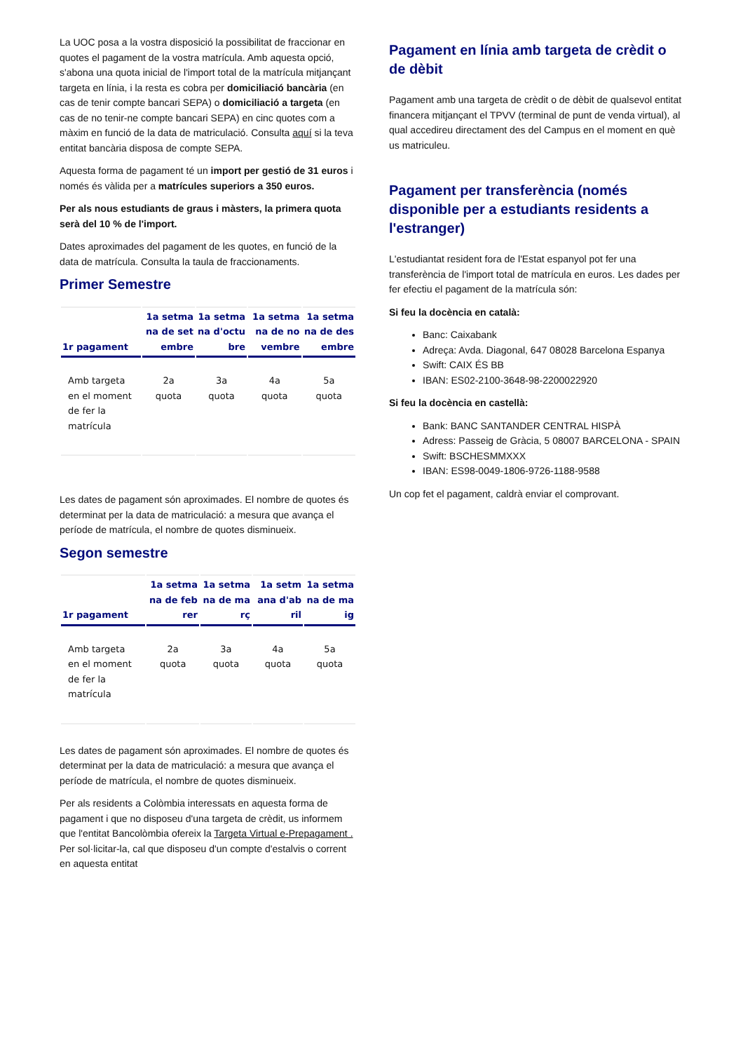La UOC posa a la vostra disposició la possibilitat de fraccionar en quotes el pagament de la vostra matrícula. Amb aquesta opció, s'abona una quota inicial de l'import total de la matrícula mitjançant targeta en línia, i la resta es cobra per domiciliació bancària (en cas de tenir compte bancari SEPA) o domiciliació a targeta (en cas de no tenir-ne compte bancari SEPA) en cinc quotes com a màxim en funció de la data de matriculació. Consulta aquí si la teva entitat bancària disposa de compte SEPA.
Aquesta forma de pagament té un import per gestió de 31 euros i només és vàlida per a matrícules superiors a 350 euros.
Per als nous estudiants de graus i màsters, la primera quota serà del 10 % de l'import.
Dates aproximades del pagament de les quotes, en funció de la data de matrícula. Consulta la taula de fraccionaments.
Primer Semestre
| 1r pagament | 1a setmana de setembre | 1a setmana d'octubre | 1a setmana de novembre | 1a setmana de desembre |
| --- | --- | --- | --- | --- |
| Amb targeta en el moment de fer la matrícula | 2a quota | 3a quota | 4a quota | 5a quota |
Les dates de pagament són aproximades. El nombre de quotes és determinat per la data de matriculació: a mesura que avança el període de matrícula, el nombre de quotes disminueix.
Segon semestre
| 1r pagament | 1a setmana de febrer | 1a setmana de març | 1a setmana d'abril | 1a setmana de maig |
| --- | --- | --- | --- | --- |
| Amb targeta en el moment de fer la matrícula | 2a quota | 3a quota | 4a quota | 5a quota |
Les dates de pagament són aproximades. El nombre de quotes és determinat per la data de matriculació: a mesura que avança el període de matrícula, el nombre de quotes disminueix.
Per als residents a Colòmbia interessats en aquesta forma de pagament i que no disposeu d'una targeta de crèdit, us informem que l'entitat Bancolòmbia ofereix la Targeta Virtual e-Prepagament . Per sol·licitar-la, cal que disposeu d'un compte d'estalvis o corrent en aquesta entitat
Pagament en línia amb targeta de crèdit o de dèbit
Pagament amb una targeta de crèdit o de dèbit de qualsevol entitat financera mitjançant el TPVV (terminal de punt de venda virtual), al qual accedireu directament des del Campus en el moment en què us matriculeu.
Pagament per transferència (només disponible per a estudiants residents a l'estranger)
L'estudiantat resident fora de l'Estat espanyol pot fer una transferència de l'import total de matrícula en euros. Les dades per fer efectiu el pagament de la matrícula són:
Si feu la docència en català:
Banc: Caixabank
Adreça: Avda. Diagonal, 647 08028 Barcelona Espanya
Swift: CAIX ÉS BB
IBAN: ES02-2100-3648-98-2200022920
Si feu la docència en castellà:
Bank: BANC SANTANDER CENTRAL HISPÀ
Adress: Passeig de Gràcia, 5 08007 BARCELONA - SPAIN
Swift: BSCHESMMXXX
IBAN: ES98-0049-1806-9726-1188-9588
Un cop fet el pagament, caldrà enviar el comprovant.